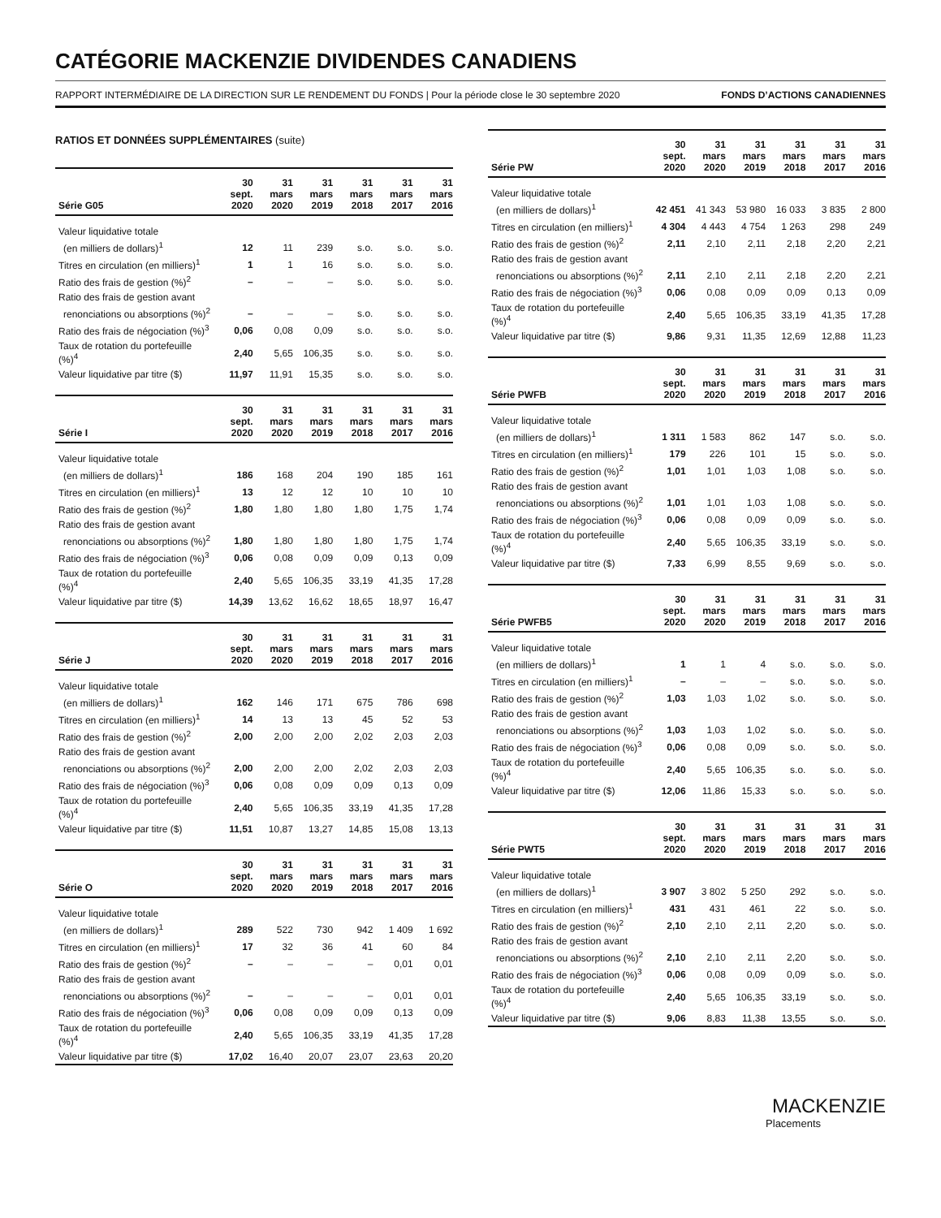CATÉGORIE MACKENZIE DIVIDENDES CANADIENS
RAPPORT INTERMÉDIAIRE DE LA DIRECTION SUR LE RENDEMENT DU FONDS | Pour la période close le 30 septembre 2020 FONDS D’ACTIONS CANADIENNES
RATIOS ET DONNÉES SUPPLÉMENTAIRES (suite)
| Série G05 | 30 sept. 2020 | 31 mars 2020 | 31 mars 2019 | 31 mars 2018 | 31 mars 2017 | 31 mars 2016 |
| --- | --- | --- | --- | --- | --- | --- |
| Valeur liquidative totale | | | | | | |
| (en milliers de dollars)<sup>1</sup> | 12 | 11 | 239 | s.o. | s.o. | s.o. |
| Titres en circulation (en milliers)<sup>1</sup> | 1 | 1 | 16 | s.o. | s.o. | s.o. |
| Ratio des frais de gestion (%)<sup>2</sup> | – | – | – | s.o. | s.o. | s.o. |
| Ratio des frais de gestion avant | | | | | | |
| renonciations ou absorptions (%)<sup>2</sup> | – | – | – | s.o. | s.o. | s.o. |
| Ratio des frais de négociation (%)<sup>3</sup> | 0,06 | 0,08 | 0,09 | s.o. | s.o. | s.o. |
| Taux de rotation du portefeuille (%)<sup>4</sup> | 2,40 | 5,65 | 106,35 | s.o. | s.o. | s.o. |
| Valeur liquidative par titre ($) | 11,97 | 11,91 | 15,35 | s.o. | s.o. | s.o. |
| Série I | 30 sept. 2020 | 31 mars 2020 | 31 mars 2019 | 31 mars 2018 | 31 mars 2017 | 31 mars 2016 |
| --- | --- | --- | --- | --- | --- | --- |
| Valeur liquidative totale | | | | | | |
| (en milliers de dollars)<sup>1</sup> | 186 | 168 | 204 | 190 | 185 | 161 |
| Titres en circulation (en milliers)<sup>1</sup> | 13 | 12 | 12 | 10 | 10 | 10 |
| Ratio des frais de gestion (%)<sup>2</sup> | 1,80 | 1,80 | 1,80 | 1,80 | 1,75 | 1,74 |
| Ratio des frais de gestion avant | | | | | | |
| renonciations ou absorptions (%)<sup>2</sup> | 1,80 | 1,80 | 1,80 | 1,80 | 1,75 | 1,74 |
| Ratio des frais de négociation (%)<sup>3</sup> | 0,06 | 0,08 | 0,09 | 0,09 | 0,13 | 0,09 |
| Taux de rotation du portefeuille (%)<sup>4</sup> | 2,40 | 5,65 | 106,35 | 33,19 | 41,35 | 17,28 |
| Valeur liquidative par titre ($) | 14,39 | 13,62 | 16,62 | 18,65 | 18,97 | 16,47 |
| Série J | 30 sept. 2020 | 31 mars 2020 | 31 mars 2019 | 31 mars 2018 | 31 mars 2017 | 31 mars 2016 |
| --- | --- | --- | --- | --- | --- | --- |
| Valeur liquidative totale | | | | | | |
| (en milliers de dollars)<sup>1</sup> | 162 | 146 | 171 | 675 | 786 | 698 |
| Titres en circulation (en milliers)<sup>1</sup> | 14 | 13 | 13 | 45 | 52 | 53 |
| Ratio des frais de gestion (%)<sup>2</sup> | 2,00 | 2,00 | 2,00 | 2,02 | 2,03 | 2,03 |
| Ratio des frais de gestion avant | | | | | | |
| renonciations ou absorptions (%)<sup>2</sup> | 2,00 | 2,00 | 2,00 | 2,02 | 2,03 | 2,03 |
| Ratio des frais de négociation (%)<sup>3</sup> | 0,06 | 0,08 | 0,09 | 0,09 | 0,13 | 0,09 |
| Taux de rotation du portefeuille (%)<sup>4</sup> | 2,40 | 5,65 | 106,35 | 33,19 | 41,35 | 17,28 |
| Valeur liquidative par titre ($) | 11,51 | 10,87 | 13,27 | 14,85 | 15,08 | 13,13 |
| Série O | 30 sept. 2020 | 31 mars 2020 | 31 mars 2019 | 31 mars 2018 | 31 mars 2017 | 31 mars 2016 |
| --- | --- | --- | --- | --- | --- | --- |
| Valeur liquidative totale | | | | | | |
| (en milliers de dollars)<sup>1</sup> | 289 | 522 | 730 | 942 | 1 409 | 1 692 |
| Titres en circulation (en milliers)<sup>1</sup> | 17 | 32 | 36 | 41 | 60 | 84 |
| Ratio des frais de gestion (%)<sup>2</sup> | – | – | – | – | 0,01 | 0,01 |
| Ratio des frais de gestion avant | | | | | | |
| renonciations ou absorptions (%)<sup>2</sup> | – | – | – | – | 0,01 | 0,01 |
| Ratio des frais de négociation (%)<sup>3</sup> | 0,06 | 0,08 | 0,09 | 0,09 | 0,13 | 0,09 |
| Taux de rotation du portefeuille (%)<sup>4</sup> | 2,40 | 5,65 | 106,35 | 33,19 | 41,35 | 17,28 |
| Valeur liquidative par titre ($) | 17,02 | 16,40 | 20,07 | 23,07 | 23,63 | 20,20 |
| Série PW | 30 sept. 2020 | 31 mars 2020 | 31 mars 2019 | 31 mars 2018 | 31 mars 2017 | 31 mars 2016 |
| --- | --- | --- | --- | --- | --- | --- |
| Valeur liquidative totale | | | | | | |
| (en milliers de dollars)<sup>1</sup> | 42 451 | 41 343 | 53 980 | 16 033 | 3 835 | 2 800 |
| Titres en circulation (en milliers)<sup>1</sup> | 4 304 | 4 443 | 4 754 | 1 263 | 298 | 249 |
| Ratio des frais de gestion (%)<sup>2</sup> | 2,11 | 2,10 | 2,11 | 2,18 | 2,20 | 2,21 |
| Ratio des frais de gestion avant | | | | | | |
| renonciations ou absorptions (%)<sup>2</sup> | 2,11 | 2,10 | 2,11 | 2,18 | 2,20 | 2,21 |
| Ratio des frais de négociation (%)<sup>3</sup> | 0,06 | 0,08 | 0,09 | 0,09 | 0,13 | 0,09 |
| Taux de rotation du portefeuille (%)<sup>4</sup> | 2,40 | 5,65 | 106,35 | 33,19 | 41,35 | 17,28 |
| Valeur liquidative par titre ($) | 9,86 | 9,31 | 11,35 | 12,69 | 12,88 | 11,23 |
| Série PWFB | 30 sept. 2020 | 31 mars 2020 | 31 mars 2019 | 31 mars 2018 | 31 mars 2017 | 31 mars 2016 |
| --- | --- | --- | --- | --- | --- | --- |
| Valeur liquidative totale | | | | | | |
| (en milliers de dollars)<sup>1</sup> | 1 311 | 1 583 | 862 | 147 | s.o. | s.o. |
| Titres en circulation (en milliers)<sup>1</sup> | 179 | 226 | 101 | 15 | s.o. | s.o. |
| Ratio des frais de gestion (%)<sup>2</sup> | 1,01 | 1,01 | 1,03 | 1,08 | s.o. | s.o. |
| Ratio des frais de gestion avant | | | | | | |
| renonciations ou absorptions (%)<sup>2</sup> | 1,01 | 1,01 | 1,03 | 1,08 | s.o. | s.o. |
| Ratio des frais de négociation (%)<sup>3</sup> | 0,06 | 0,08 | 0,09 | 0,09 | s.o. | s.o. |
| Taux de rotation du portefeuille (%)<sup>4</sup> | 2,40 | 5,65 | 106,35 | 33,19 | s.o. | s.o. |
| Valeur liquidative par titre ($) | 7,33 | 6,99 | 8,55 | 9,69 | s.o. | s.o. |
| Série PWFB5 | 30 sept. 2020 | 31 mars 2020 | 31 mars 2019 | 31 mars 2018 | 31 mars 2017 | 31 mars 2016 |
| --- | --- | --- | --- | --- | --- | --- |
| Valeur liquidative totale | | | | | | |
| (en milliers de dollars)<sup>1</sup> | 1 | 1 | 4 | s.o. | s.o. | s.o. |
| Titres en circulation (en milliers)<sup>1</sup> | – | – | – | s.o. | s.o. | s.o. |
| Ratio des frais de gestion (%)<sup>2</sup> | 1,03 | 1,03 | 1,02 | s.o. | s.o. | s.o. |
| Ratio des frais de gestion avant | | | | | | |
| renonciations ou absorptions (%)<sup>2</sup> | 1,03 | 1,03 | 1,02 | s.o. | s.o. | s.o. |
| Ratio des frais de négociation (%)<sup>3</sup> | 0,06 | 0,08 | 0,09 | s.o. | s.o. | s.o. |
| Taux de rotation du portefeuille (%)<sup>4</sup> | 2,40 | 5,65 | 106,35 | s.o. | s.o. | s.o. |
| Valeur liquidative par titre ($) | 12,06 | 11,86 | 15,33 | s.o. | s.o. | s.o. |
| Série PWT5 | 30 sept. 2020 | 31 mars 2020 | 31 mars 2019 | 31 mars 2018 | 31 mars 2017 | 31 mars 2016 |
| --- | --- | --- | --- | --- | --- | --- |
| Valeur liquidative totale | | | | | | |
| (en milliers de dollars)<sup>1</sup> | 3 907 | 3 802 | 5 250 | 292 | s.o. | s.o. |
| Titres en circulation (en milliers)<sup>1</sup> | 431 | 431 | 461 | 22 | s.o. | s.o. |
| Ratio des frais de gestion (%)<sup>2</sup> | 2,10 | 2,10 | 2,11 | 2,20 | s.o. | s.o. |
| Ratio des frais de gestion avant | | | | | | |
| renonciations ou absorptions (%)<sup>2</sup> | 2,10 | 2,10 | 2,11 | 2,20 | s.o. | s.o. |
| Ratio des frais de négociation (%)<sup>3</sup> | 0,06 | 0,08 | 0,09 | 0,09 | s.o. | s.o. |
| Taux de rotation du portefeuille (%)<sup>4</sup> | 2,40 | 5,65 | 106,35 | 33,19 | s.o. | s.o. |
| Valeur liquidative par titre ($) | 9,06 | 8,83 | 11,38 | 13,55 | s.o. | s.o. |
MACKENZIE
Placements